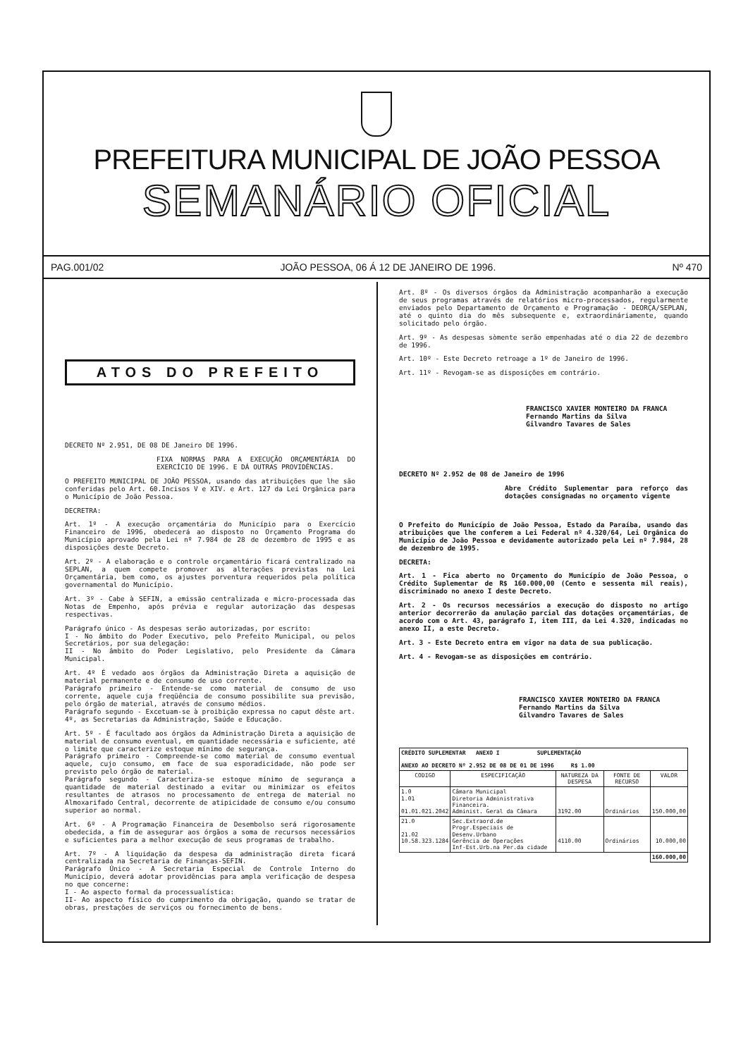PREFEITURA MUNICIPAL DE JOÃO PESSOA
SEMANÁRIO OFICIAL
PAG.001/02 JOÃO PESSOA, 06 Á 12 DE JANEIRO DE 1996. Nº 470
ATOS DO PREFEITO
DECRETO Nº 2.951, DE 08 DE Janeiro DE 1996.
FIXA NORMAS PARA A EXECUÇÃO ORÇAMENTÁRIA DO EXERCÍCIO DE 1996. E DÁ OUTRAS PROVIDÊNCIAS.
O PREFEITO MUNICIPAL DE JOÃO PESSOA, usando das atribuições que lhe são conferidas pelo Art. 60.Incisos V e XIV. e Art. 127 da Lei Orgânica para o Município de João Pessoa.
DECRETRA:
Art. 1º - A execução orçamentária do Município para o Exercício Financeiro de 1996, obedecerá ao disposto no Orçamento Programa do Município aprovado pela Lei nº 7.984 de 28 de dezembro de 1995 e as disposições deste Decreto.
Art. 2º - A elaboração e o controle orçamentário ficará centralizado na SEPLAN, a quem compete promover as alterações previstas na Lei Orçamentária, bem como, os ajustes porventura requeridos pela política governamental do Município.
Art. 3º - Cabe à SEFIN, a emissão centralizada e micro-processada das Notas de Empenho, após prévia e regular autorização das despesas respectivas.
Parágrafo único - As despesas serão autorizadas, por escrito:
I - No âmbito do Poder Executivo, pelo Prefeito Municipal, ou pelos Secretários, por sua delegação:
II - No âmbito do Poder Legislativo, pelo Presidente da Câmara Municipal.
Art. 4º É vedado aos órgãos da Administração Direta a aquisição de material permanente e de consumo de uso corrente.
Parágrafo primeiro - Entende-se como material de consumo de uso corrente, aquele cuja freqüência de consumo possibilite sua previsão, pelo órgão de material, através de consumo médios.
Parágrafo segundo - Excetuam-se à proibição expressa no caput dêste art. 4º, as Secretarias da Administração, Saúde e Educação.
Art. 5º - É facultado aos órgãos da Administração Direta a aquisição de material de consumo eventual, em quantidade necessária e suficiente, até o limite que caracterize estoque mínimo de segurança.
Parágrafo primeiro - Compreende-se como material de consumo eventual aquele, cujo consumo, em face de sua esporadicidade, não pode ser previsto pelo órgão de material.
Parágrafo segundo - Caracteriza-se estoque mínimo de segurança a quantidade de material destinado a evitar ou minimizar os efeitos resultantes de atrasos no processamento de entrega de material no Almoxarifado Central, decorrente de atipicidade de consumo e/ou consumo superior ao normal.
Art. 6º - A Programação Financeira de Desembolso será rigorosamente obedecida, a fim de assegurar aos órgãos a soma de recursos necessários e suficientes para a melhor execução de seus programas de trabalho.
Art. 7º - A liquidação da despesa da administração direta ficará centralizada na Secretaria de Finanças-SEFIN.
Parágrafo Único - A Secretaria Especial de Controle Interno do Município, deverá adotar providências para ampla verificação de despesa no que concerne:
I - Ao aspecto formal da processualística:
II- Ao aspecto físico do cumprimento da obrigação, quando se tratar de obras, prestações de serviços ou fornecimento de bens.
Art. 8º - Os diversos órgãos da Administração acompanharão a execução de seus programas através de relatórios micro-processados, regularmente enviados pelo Departamento de Orçamento e Programação - DEORÇA/SEPLAN, até o quinto dia do mês subsequente e, extraordináriamente, quando solicitado pelo órgão.
Art. 9º - As despesas sòmente serão empenhadas até o dia 22 de dezembro de 1996.
Art. 10º - Este Decreto retroage a 1º de Janeiro de 1996.
Art. 11º - Revogam-se as disposições em contrário.
FRANCISCO XAVIER MONTEIRO DA FRANCA
Fernando Martins da Silva
Gilvandro Tavares de Sales
DECRETO Nº 2.952 de 08 de Janeiro de 1996
Abre Crédito Suplementar para reforço das dotações consignadas no orçamento vigente
O Prefeito do Município de João Pessoa, Estado da Paraíba, usando das atribuições que lhe conferem a Lei Federal nº 4.320/64, Lei Orgânica do Município de João Pessoa e devidamente autorizado pela Lei nº 7.984, 28 de dezembro de 1995.
DECRETA:
Art. 1 - Fica aberto no Orçamento do Município de João Pessoa, o Crédito Suplementar de R$ 160.000,00 (Cento e sessenta mil reais), discriminado no anexo I deste Decreto.
Art. 2 - Os recursos necessários a execução do disposto no artigo anterior decorrerão da anulação parcial das dotações orçamentárias, de acordo com o Art. 43, parágrafo I, item III, da Lei 4.320, indicadas no anexo II, a este Decreto.
Art. 3 - Este Decreto entra em vigor na data de sua publicação.
Art. 4 - Revogam-se as disposições em contrário.
FRANCISCO XAVIER MONTEIRO DA FRANCA
Fernando Martins da Silva
Gilvandro Tavares de Sales
| CRÉDITO SUPLEMENTAR ANEXO I SUPLEMENTAÇÃO ANEXO AO DECRETO Nº 2.952 DE 08 DE 01 DE 1996 R$ 1.00 | | | | |
| CODIGO | ESPECIFICAÇÃO | NATUREZA DA DESPESA | FONTE DE RECURSO | VALOR |
| 1.0 1.01 01.01.021.2042 | Câmara Municipal Diretoria Administrativa Financeira. Administ. Geral da Câmara | 3192.00 | Ordinários | 150.000,00 |
| 21.0 21.02 10.58.323.1284 | Sec.Extraord.de Progr.Especiais de Desenv.Urbano Gerência de Operações Inf-Est.Urb.na Per.da cidade | 4110.00 | Ordinários | 10.000,00 |
| | | | | 160.000,00 |